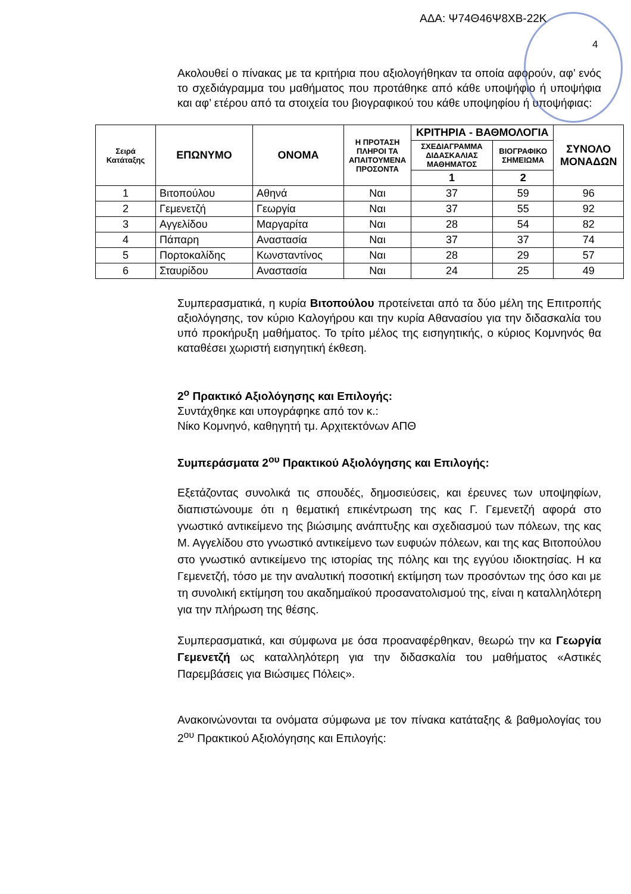ΑΔΑ: Ψ74Θ46Ψ8ΧΒ-22Κ
4
Ακολουθεί ο πίνακας με τα κριτήρια που αξιολογήθηκαν τα οποία αφορούν, αφ’ ενός το σχεδιάγραμμα του μαθήματος που προτάθηκε από κάθε υποψήφιο ή υποψήφια και αφ’ ετέρου από τα στοιχεία του βιογραφικού του κάθε υποψηφίου ή υποψήφιας:
| Σειρά Κατάταξης | ΕΠΩΝΥΜΟ | ΟΝΟΜΑ | Η ΠΡΟΤΑΣΗ ΠΛΗΡΟΙ ΤΑ ΑΠΑΙΤΟΥΜΕΝΑ ΠΡΟΣΟΝΤΑ | ΚΡΙΤΗΡΙΑ - ΒΑΘΜΟΛΟΓΙΑ | | ΣΥΝΟΛΟ ΜΟΝΑΔΩΝ |
| --- | --- | --- | --- | --- | --- | --- |
| | | | | ΣΧΕΔΙΑΓΡΑΜΜΑ ΔΙΔΑΣΚΑΛΙΑΣ ΜΑΘΗΜΑΤΟΣ | ΒΙΟΓΡΑΦΙΚΟ ΣΗΜΕΙΩΜΑ | |
| | | | | 1 | 2 | |
| 1 | Βιτοπούλου | Αθηνά | Ναι | 37 | 59 | 96 |
| 2 | Γεμενετζή | Γεωργία | Ναι | 37 | 55 | 92 |
| 3 | Αγγελίδου | Μαργαρίτα | Ναι | 28 | 54 | 82 |
| 4 | Πάπαρη | Αναστασία | Ναι | 37 | 37 | 74 |
| 5 | Πορτοκαλίδης | Κωνσταντίνος | Ναι | 28 | 29 | 57 |
| 6 | Σταυρίδου | Αναστασία | Ναι | 24 | 25 | 49 |
Συμπερασματικά, η κυρία Βιτοπούλου προτείνεται από τα δύο μέλη της Επιτροπής αξιολόγησης, τον κύριο Καλογήρου και την κυρία Αθανασίου για την διδασκαλία του υπό προκήρυξη μαθήματος. Το τρίτο μέλος της εισηγητικής, ο κύριος Κομνηνός θα καταθέσει χωριστή εισηγητική έκθεση.
2<sup>ο</sup> Πρακτικό Αξιολόγησης και Επιλογής:
Συντάχθηκε και υπογράφηκε από τον κ.:
Νίκο Κομνηνό, καθηγητή τμ. Αρχιτεκτόνων ΑΠΘ
Συμπεράσματα 2<sup>ου</sup> Πρακτικού Αξιολόγησης και Επιλογής:
Εξετάζοντας συνολικά τις σπουδές, δημοσιεύσεις, και έρευνες των υποψηφίων, διαπιστώνουμε ότι η θεματική επικέντρωση της κας Γ. Γεμενετζή αφορά στο γνωστικό αντικείμενο της βιώσιμης ανάπτυξης και σχεδιασμού των πόλεων, της κας Μ. Αγγελίδου στο γνωστικό αντικείμενο των ευφυών πόλεων, και της κας Βιτοπούλου στο γνωστικό αντικείμενο της ιστορίας της πόλης και της εγγύου ιδιοκτησίας. Η κα Γεμενετζή, τόσο με την αναλυτική ποσοτική εκτίμηση των προσόντων της όσο και με τη συνολική εκτίμηση του ακαδημαϊκού προσανατολισμού της, είναι η καταλληλότερη για την πλήρωση της θέσης.
Συμπερασματικά, και σύμφωνα με όσα προαναφέρθηκαν, θεωρώ την κα Γεωργία Γεμενετζή ως καταλληλότερη για την διδασκαλία του μαθήματος «Αστικές Παρεμβάσεις για Βιώσιμες Πόλεις».
Ανακοινώνονται τα ονόματα σύμφωνα με τον πίνακα κατάταξης & βαθμολογίας του 2<sup>ου</sup> Πρακτικού Αξιολόγησης και Επιλογής: